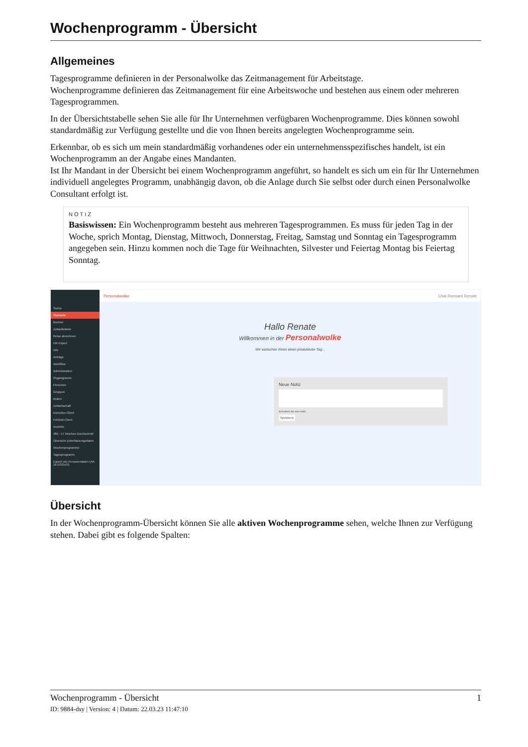Wochenprogramm - Übersicht
Allgemeines
Tagesprogramme definieren in der Personalwolke das Zeitmanagement für Arbeitstage.
Wochenprogramme definieren das Zeitmanagement für eine Arbeitswoche und bestehen aus einem oder mehreren Tagesprogrammen.
In der Übersichtstabelle sehen Sie alle für Ihr Unternehmen verfügbaren Wochenprogramme. Dies können sowohl standardmäßig zur Verfügung gestellte und die von Ihnen bereits angelegten Wochenprogramme sein.
Erkennbar, ob es sich um mein standardmäßig vorhandenes oder ein unternehmensspezifisches handelt, ist ein Wochenprogramm an der Angabe eines Mandanten.
Ist Ihr Mandant in der Übersicht bei einem Wochenprogramm angeführt, so handelt es sich um ein für Ihr Unternehmen individuell angelegtes Programm, unabhängig davon, ob die Anlage durch Sie selbst oder durch einen Personalwolke Consultant erfolgt ist.
NOTIZ
Basiswissen: Ein Wochenprogramm besteht aus mehreren Tagesprogrammen. Es muss für jeden Tag in der Woche, sprich Montag, Dienstag, Mittwoch, Donnerstag, Freitag, Samstag und Sonntag ein Tagesprogramm angegeben sein. Hinzu kommen noch die Tage für Weihnachten, Silvester und Feiertag Montag bis Feiertag Sonntag.
Suche
Startseite
Buchen
Zeitaufwände
Reise abrechnen
HR-Expert
Info
Anträge
Workflow
Administration
Organigramm
Personen
Gruppen
Rollen
Zeitwirtschaft
Korrektur-Client
Fehlzeit-Client
Austritte
48h - 17 Wochen Durchschnitt
Übersicht Zeiterfassungsdaten
Wochenprogramme
Tagesprogramm
Export von Personendaten (Art. 18 DSGVO)
Personalwolke Chat Rennard Renate
Hallo Renate
Willkommen in der Personalwolke
Wir wünschen Ihnen einen produktiven Tag...
Neue Notiz
Schreiben Sie eine Notiz
Speichern
Übersicht
In der Wochenprogramm-Übersicht können Sie alle aktiven Wochenprogramme sehen, welche Ihnen zur Verfügung stehen. Dabei gibt es folgende Spalten:
Wochenprogramm - Übersicht 1
ID: 9884-dsy | Version: 4 | Datum: 22.03.23 11:47:10